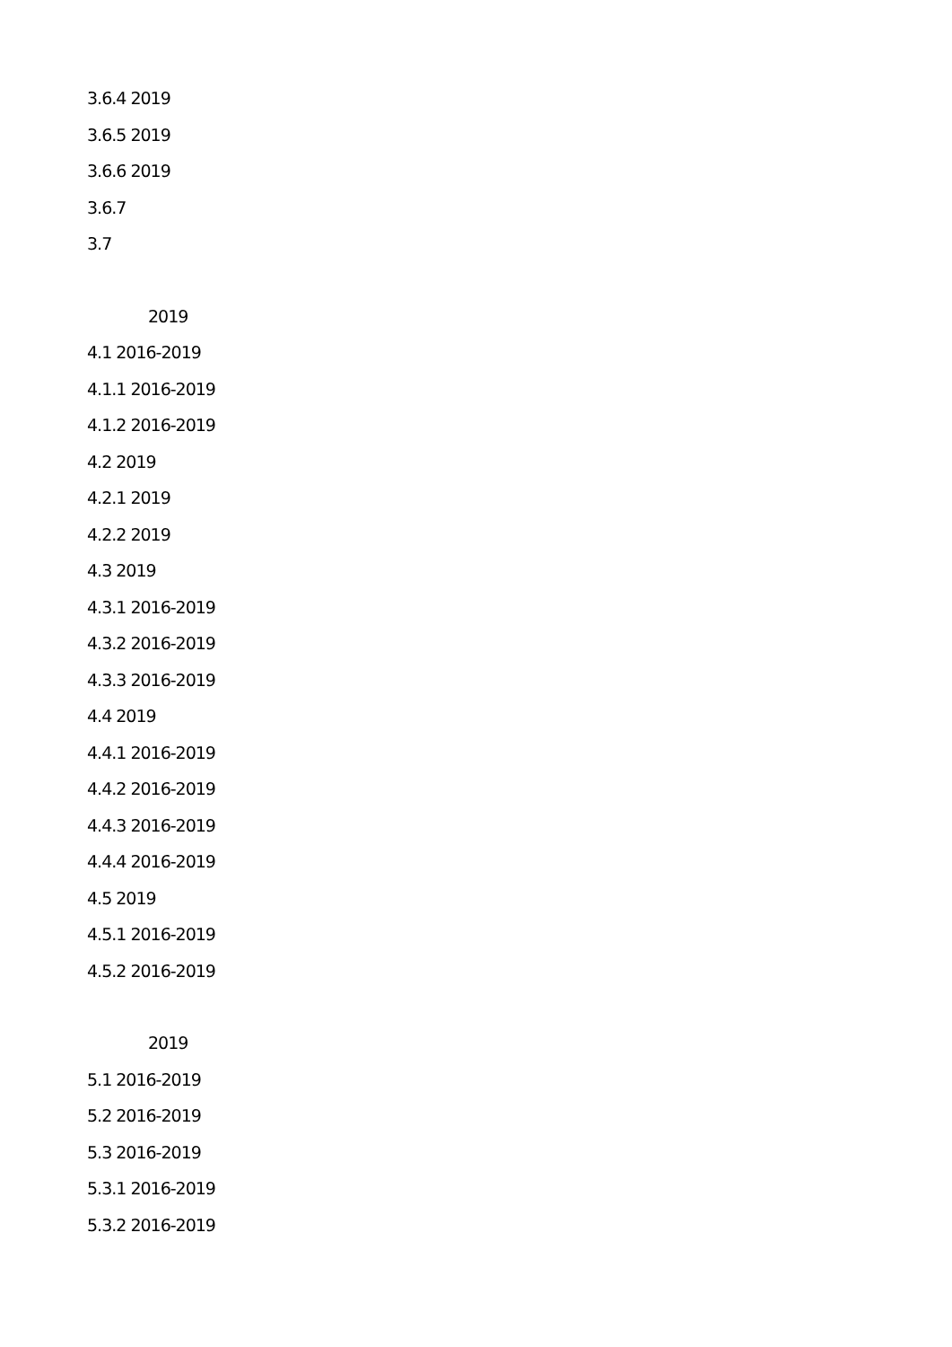3.6.4 2019
3.6.5 2019
3.6.6 2019
3.6.7
3.7
2019
4.1 2016-2019
4.1.1 2016-2019
4.1.2 2016-2019
4.2 2019
4.2.1 2019
4.2.2 2019
4.3 2019
4.3.1 2016-2019
4.3.2 2016-2019
4.3.3 2016-2019
4.4 2019
4.4.1 2016-2019
4.4.2 2016-2019
4.4.3 2016-2019
4.4.4 2016-2019
4.5 2019
4.5.1 2016-2019
4.5.2 2016-2019
2019
5.1 2016-2019
5.2 2016-2019
5.3 2016-2019
5.3.1 2016-2019
5.3.2 2016-2019